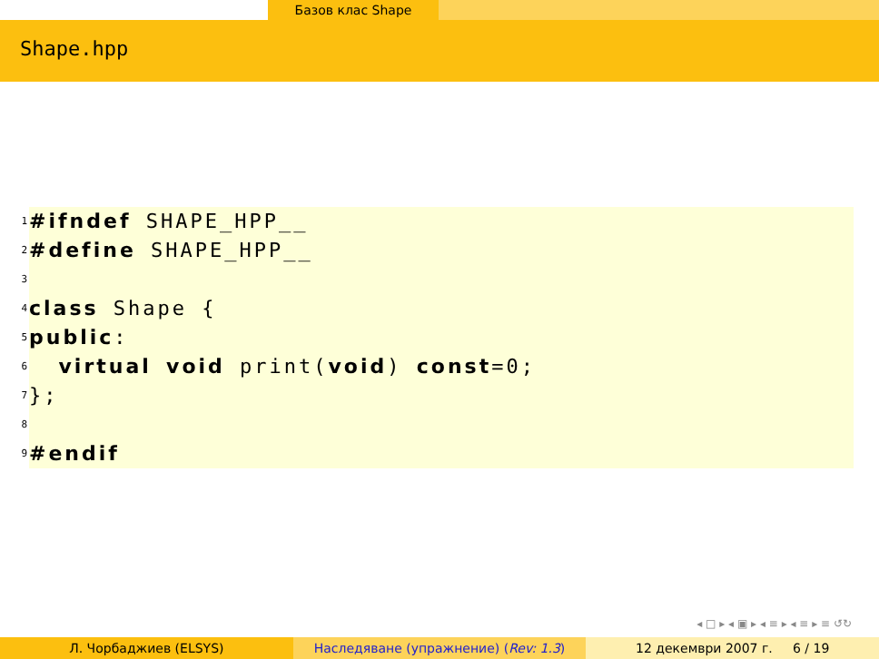Базов клас Shape
Shape.hpp
1 #ifndef SHAPE_HPP__
2 #define SHAPE_HPP__
3
4 class Shape {
5 public:
6 virtual void print(void) const=0;
7 };
8
9 #endif
◂ □ ▸ ◂ ▣ ▸ ◂ ≡ ▸ ◂ ≡ ▸ ≡ ↺↻
Л. Чорбаджиев (ELSYS) Наследяване (упражнение) (Rev: 1.3)
12 декември 2007 г. 6 / 19